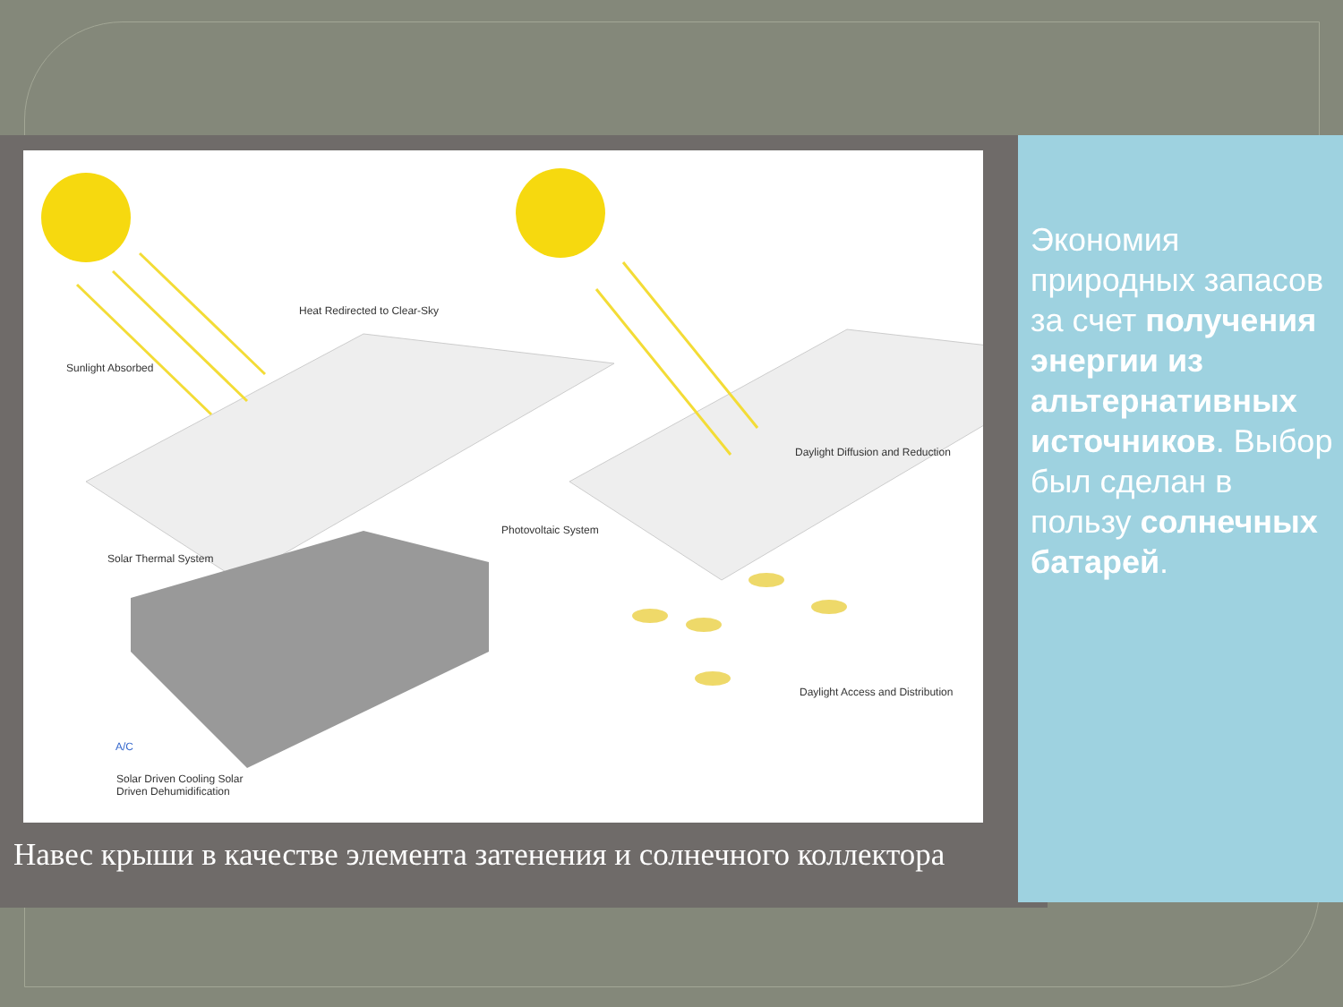Heat Redirected to Clear-Sky
Sunlight Absorbed
Daylight Diffusion and Reduction
Photovoltaic System
Solar Thermal System
A/C
Daylight Access and Distribution
Solar Driven Cooling Solar
Driven Dehumidification
Навес крыши в качестве элемента затенения и солнечного коллектора
Экономия природных запасов за счет получения энергии из альтернативных источников. Выбор был сделан в пользу солнечных батарей.